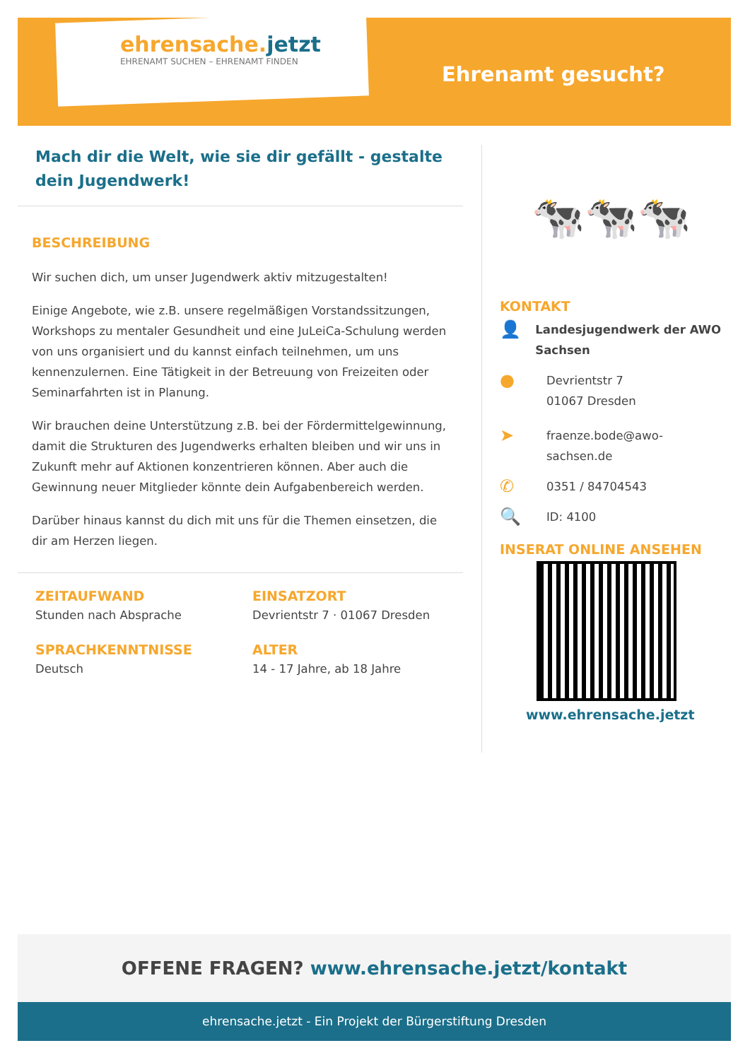ehrensache.jetzt
EHRENAMT SUCHEN – EHRENAMT FINDEN
Ehrenamt gesucht?
Mach dir die Welt, wie sie dir gefällt - gestalte dein Jugendwerk!
BESCHREIBUNG
Wir suchen dich, um unser Jugendwerk aktiv mitzugestalten!
Einige Angebote, wie z.B. unsere regelmäßigen Vorstandssitzungen, Workshops zu mentaler Gesundheit und eine JuLeiCa-Schulung werden von uns organisiert und du kannst einfach teilnehmen, um uns kennenzulernen. Eine Tätigkeit in der Betreuung von Freizeiten oder Seminarfahrten ist in Planung.
Wir brauchen deine Unterstützung z.B. bei der Fördermittelgewinnung, damit die Strukturen des Jugendwerks erhalten bleiben und wir uns in Zukunft mehr auf Aktionen konzentrieren können. Aber auch die Gewinnung neuer Mitglieder könnte dein Aufgabenbereich werden.
Darüber hinaus kannst du dich mit uns für die Themen einsetzen, die dir am Herzen liegen.
ZEITAUFWAND
Stunden nach Absprache
EINSATZORT
Devrientstr 7 · 01067 Dresden
SPRACHKENNTNISSE
Deutsch
ALTER
14 - 17 Jahre, ab 18 Jahre
🐄🐄🐄
KONTAKT
👤 Landesjugendwerk der AWO Sachsen
● Devrientstr 7
01067 Dresden
➤ fraenze.bode@awo-
sachsen.de
✆ 0351 / 84704543
🔍 ID: 4100
INSERAT ONLINE ANSEHEN
www.ehrensache.jetzt
OFFENE FRAGEN? www.ehrensache.jetzt/kontakt
ehrensache.jetzt - Ein Projekt der Bürgerstiftung Dresden